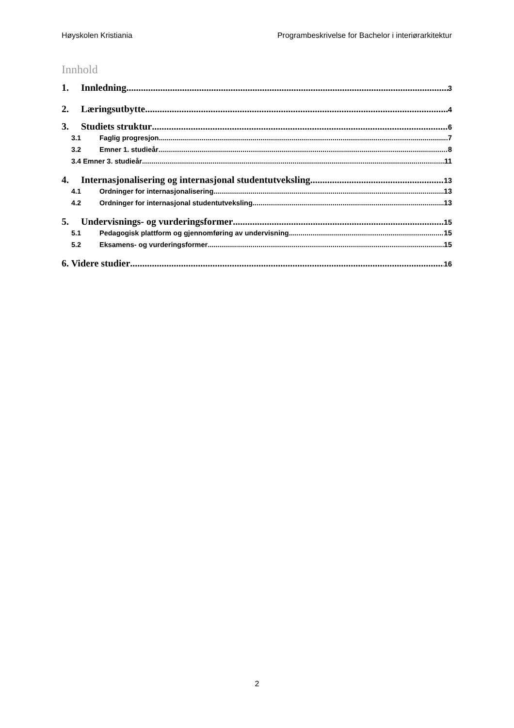Høyskolen Kristiania Programbeskrivelse for Bachelor i interiørarkitektur
Innhold
1. Innledning 3
2. Læringsutbytte 4
3. Studiets struktur 6
3.1 Faglig progresjon 7
3.2 Emner 1. studieår 8
3.4 Emner 3. studieår 11
4. Internasjonalisering og internasjonal studentutveksling 13
4.1 Ordninger for internasjonalisering 13
4.2 Ordninger for internasjonal studentutveksling 13
5. Undervisnings- og vurderingsformer 15
5.1 Pedagogisk plattform og gjennomføring av undervisning 15
5.2 Eksamens- og vurderingsformer 15
6. Videre studier 16
2